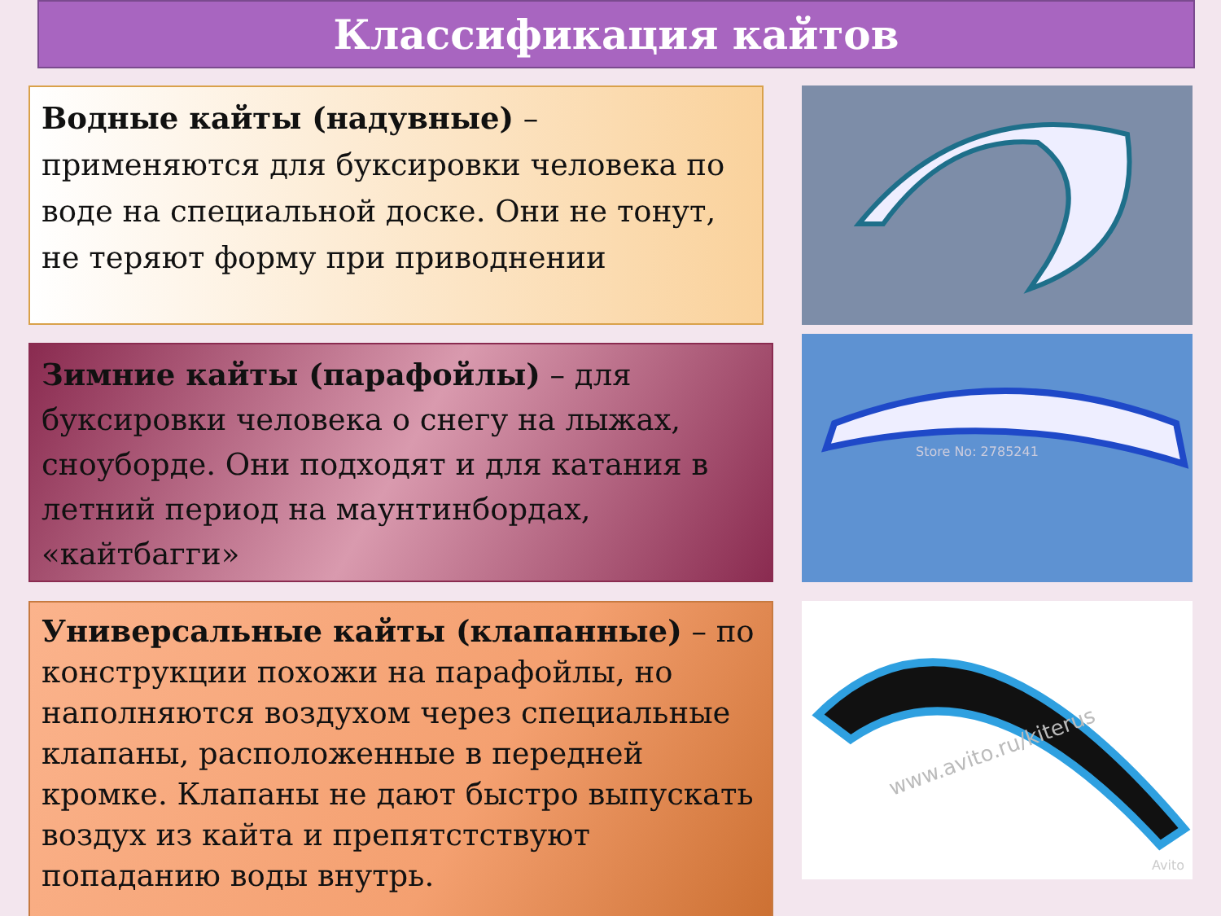Классификация кайтов
Водные кайты (надувные) – применяются для буксировки человека по воде на специальной доске. Они не тонут, не теряют форму при приводнении
Зимние кайты (парафойлы) – для буксировки человека о снегу на лыжах, сноуборде. Они подходят и для катания в летний период на маунтинбордах, «кайтбагги»
Универсальные кайты (клапанные) – по конструкции похожи на парафойлы, но наполняются воздухом через специальные клапаны, расположенные в передней кромке. Клапаны не дают быстро выпускать воздух из кайта и препятстствуют попаданию воды внутрь.
Store No: 2785241
www.avito.ru/kiterus
Avito